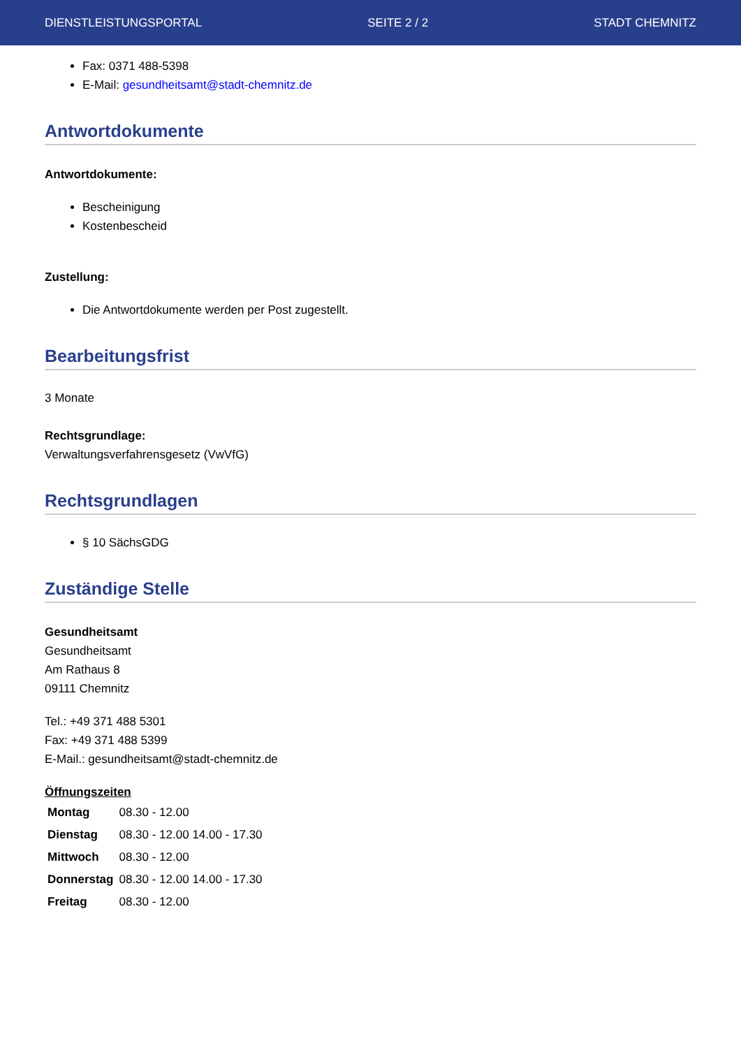DIENSTLEISTUNGSPORTAL SEITE 2 / 2 STADT CHEMNITZ
Fax: 0371 488-5398
E-Mail: gesundheitsamt@stadt-chemnitz.de
Antwortdokumente
Antwortdokumente:
Bescheinigung
Kostenbescheid
Zustellung:
Die Antwortdokumente werden per Post zugestellt.
Bearbeitungsfrist
3 Monate
Rechtsgrundlage:
Verwaltungsverfahrensgesetz (VwVfG)
Rechtsgrundlagen
§ 10 SächsGDG
Zuständige Stelle
Gesundheitsamt
Gesundheitsamt
Am Rathaus 8
09111 Chemnitz
Tel.: +49 371 488 5301
Fax: +49 371 488 5399
E-Mail.: gesundheitsamt@stadt-chemnitz.de
Öffnungszeiten
| Montag | 08.30 - 12.00 |
| Dienstag | 08.30 - 12.00 14.00 - 17.30 |
| Mittwoch | 08.30 - 12.00 |
| Donnerstag | 08.30 - 12.00 14.00 - 17.30 |
| Freitag | 08.30 - 12.00 |